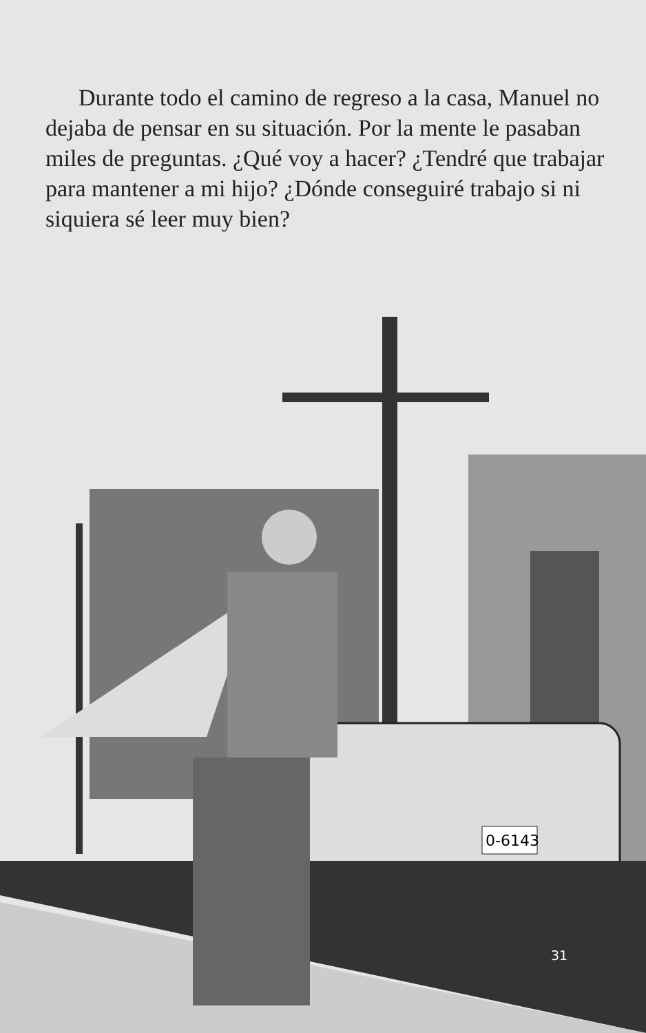Durante todo el camino de regreso a la casa, Manuel no dejaba de pensar en su situación. Por la mente le pasaban miles de preguntas. ¿Qué voy a hacer? ¿Tendré que trabajar para mantener a mi hijo? ¿Dónde conseguiré trabajo si ni siquiera sé leer muy bien?
0-6143
31